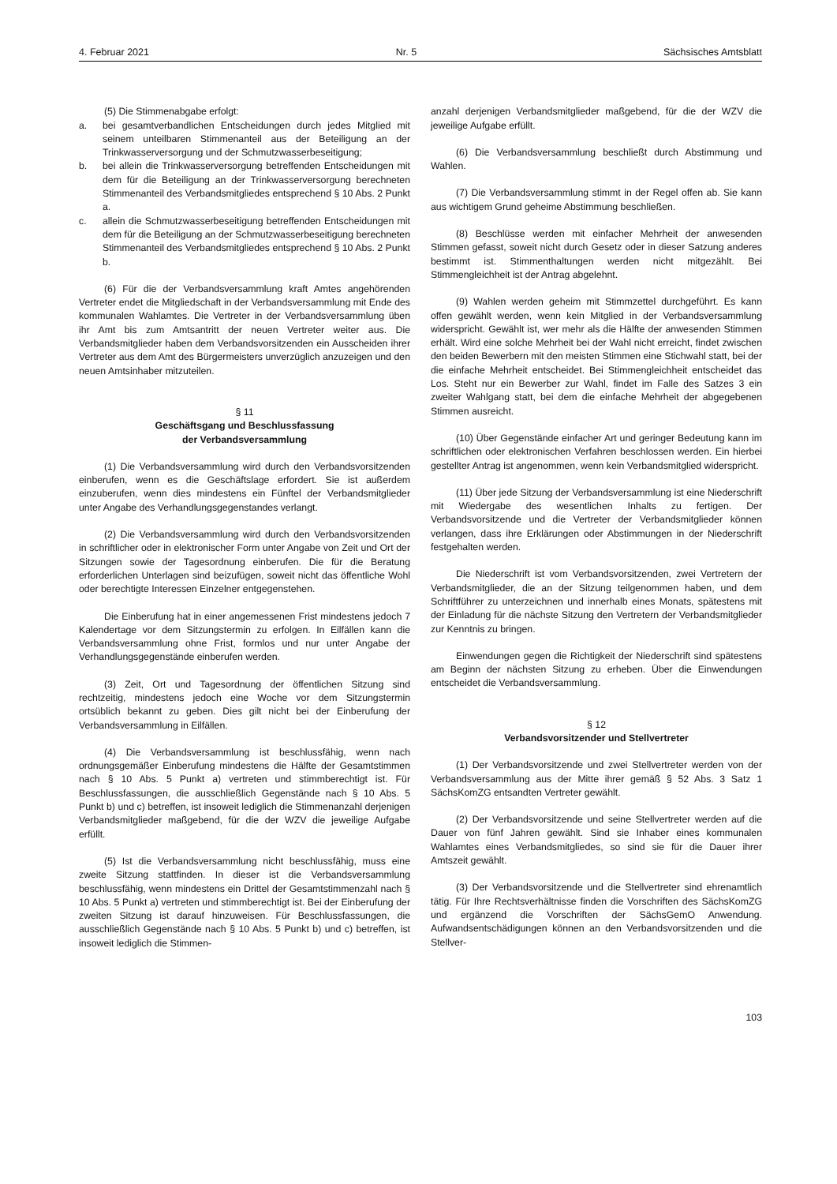4. Februar 2021 Nr. 5 Sächsisches Amtsblatt
(5) Die Stimmenabgabe erfolgt:
a. bei gesamtverbandlichen Entscheidungen durch jedes Mitglied mit seinem unteilbaren Stimmenanteil aus der Beteiligung an der Trinkwasserversorgung und der Schmutzwasserbeseitigung;
b. bei allein die Trinkwasserversorgung betreffenden Entscheidungen mit dem für die Beteiligung an der Trinkwasserversorgung berechneten Stimmenanteil des Verbandsmitgliedes entsprechend § 10 Abs. 2 Punkt a.
c. allein die Schmutzwasserbeseitigung betreffenden Entscheidungen mit dem für die Beteiligung an der Schmutzwasserbeseitigung berechneten Stimmenanteil des Verbandsmitgliedes entsprechend § 10 Abs. 2 Punkt b.
(6) Für die der Verbandsversammlung kraft Amtes angehörenden Vertreter endet die Mitgliedschaft in der Verbandsversammlung mit Ende des kommunalen Wahlamtes. Die Vertreter in der Verbandsversammlung üben ihr Amt bis zum Amtsantritt der neuen Vertreter weiter aus. Die Verbandsmitglieder haben dem Verbandsvorsitzenden ein Ausscheiden ihrer Vertreter aus dem Amt des Bürgermeisters unverzüglich anzuzeigen und den neuen Amtsinhaber mitzuteilen.
§ 11
Geschäftsgang und Beschlussfassung
der Verbandsversammlung
(1) Die Verbandsversammlung wird durch den Verbandsvorsitzenden einberufen, wenn es die Geschäftslage erfordert. Sie ist außerdem einzuberufen, wenn dies mindestens ein Fünftel der Verbandsmitglieder unter Angabe des Verhandlungsgegenstandes verlangt.
(2) Die Verbandsversammlung wird durch den Verbandsvorsitzenden in schriftlicher oder in elektronischer Form unter Angabe von Zeit und Ort der Sitzungen sowie der Tagesordnung einberufen. Die für die Beratung erforderlichen Unterlagen sind beizufügen, soweit nicht das öffentliche Wohl oder berechtigte Interessen Einzelner entgegenstehen.
Die Einberufung hat in einer angemessenen Frist mindestens jedoch 7 Kalendertage vor dem Sitzungstermin zu erfolgen. In Eilfällen kann die Verbandsversammlung ohne Frist, formlos und nur unter Angabe der Verhandlungsgegenstände einberufen werden.
(3) Zeit, Ort und Tagesordnung der öffentlichen Sitzung sind rechtzeitig, mindestens jedoch eine Woche vor dem Sitzungstermin ortsüblich bekannt zu geben. Dies gilt nicht bei der Einberufung der Verbandsversammlung in Eilfällen.
(4) Die Verbandsversammlung ist beschlussfähig, wenn nach ordnungsgemäßer Einberufung mindestens die Hälfte der Gesamtstimmen nach § 10 Abs. 5 Punkt a) vertreten und stimmberechtigt ist. Für Beschlussfassungen, die ausschließlich Gegenstände nach § 10 Abs. 5 Punkt b) und c) betreffen, ist insoweit lediglich die Stimmenanzahl derjenigen Verbandsmitglieder maßgebend, für die der WZV die jeweilige Aufgabe erfüllt.
(5) Ist die Verbandsversammlung nicht beschlussfähig, muss eine zweite Sitzung stattfinden. In dieser ist die Verbandsversammlung beschlussfähig, wenn mindestens ein Drittel der Gesamtstimmenzahl nach § 10 Abs. 5 Punkt a) vertreten und stimmberechtigt ist. Bei der Einberufung der zweiten Sitzung ist darauf hinzuweisen. Für Beschlussfassungen, die ausschließlich Gegenstände nach § 10 Abs. 5 Punkt b) und c) betreffen, ist insoweit lediglich die Stimmen-
anzahl derjenigen Verbandsmitglieder maßgebend, für die der WZV die jeweilige Aufgabe erfüllt.
(6) Die Verbandsversammlung beschließt durch Abstimmung und Wahlen.
(7) Die Verbandsversammlung stimmt in der Regel offen ab. Sie kann aus wichtigem Grund geheime Abstimmung beschließen.
(8) Beschlüsse werden mit einfacher Mehrheit der anwesenden Stimmen gefasst, soweit nicht durch Gesetz oder in dieser Satzung anderes bestimmt ist. Stimmenthaltungen werden nicht mitgezählt. Bei Stimmengleichheit ist der Antrag abgelehnt.
(9) Wahlen werden geheim mit Stimmzettel durchgeführt. Es kann offen gewählt werden, wenn kein Mitglied in der Verbandsversammlung widerspricht. Gewählt ist, wer mehr als die Hälfte der anwesenden Stimmen erhält. Wird eine solche Mehrheit bei der Wahl nicht erreicht, findet zwischen den beiden Bewerbern mit den meisten Stimmen eine Stichwahl statt, bei der die einfache Mehrheit entscheidet. Bei Stimmengleichheit entscheidet das Los. Steht nur ein Bewerber zur Wahl, findet im Falle des Satzes 3 ein zweiter Wahlgang statt, bei dem die einfache Mehrheit der abgegebenen Stimmen ausreicht.
(10) Über Gegenstände einfacher Art und geringer Bedeutung kann im schriftlichen oder elektronischen Verfahren beschlossen werden. Ein hierbei gestellter Antrag ist angenommen, wenn kein Verbandsmitglied widerspricht.
(11) Über jede Sitzung der Verbandsversammlung ist eine Niederschrift mit Wiedergabe des wesentlichen Inhalts zu fertigen. Der Verbandsvorsitzende und die Vertreter der Verbandsmitglieder können verlangen, dass ihre Erklärungen oder Abstimmungen in der Niederschrift festgehalten werden.
Die Niederschrift ist vom Verbandsvorsitzenden, zwei Vertretern der Verbandsmitglieder, die an der Sitzung teilgenommen haben, und dem Schriftführer zu unterzeichnen und innerhalb eines Monats, spätestens mit der Einladung für die nächste Sitzung den Vertretern der Verbandsmitglieder zur Kenntnis zu bringen.
Einwendungen gegen die Richtigkeit der Niederschrift sind spätestens am Beginn der nächsten Sitzung zu erheben. Über die Einwendungen entscheidet die Verbandsversammlung.
§ 12
Verbandsvorsitzender und Stellvertreter
(1) Der Verbandsvorsitzende und zwei Stellvertreter werden von der Verbandsversammlung aus der Mitte ihrer gemäß § 52 Abs. 3 Satz 1 SächsKomZG entsandten Vertreter gewählt.
(2) Der Verbandsvorsitzende und seine Stellvertreter werden auf die Dauer von fünf Jahren gewählt. Sind sie Inhaber eines kommunalen Wahlamtes eines Verbandsmitgliedes, so sind sie für die Dauer ihrer Amtszeit gewählt.
(3) Der Verbandsvorsitzende und die Stellvertreter sind ehrenamtlich tätig. Für Ihre Rechtsverhältnisse finden die Vorschriften des SächsKomZG und ergänzend die Vorschriften der SächsGemO Anwendung. Aufwandsentschädigungen können an den Verbandsvorsitzenden und die Stellver-
103